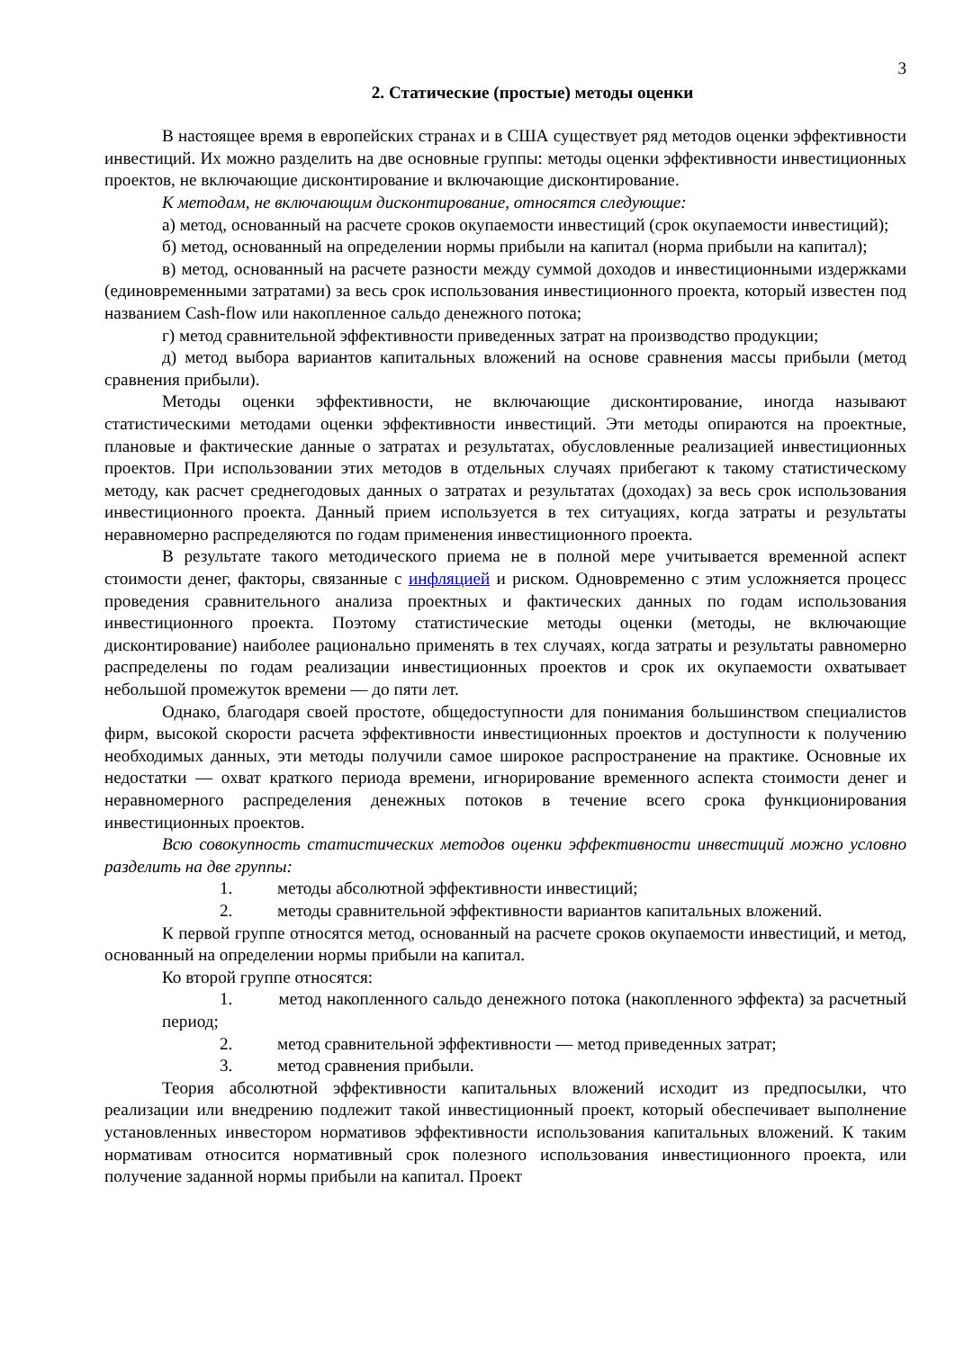3
2. Статические (простые) методы оценки
В настоящее время в европейских странах и в США существует ряд методов оценки эффективности инвестиций. Их можно разделить на две основные группы: методы оценки эффективности инвестиционных проектов, не включающие дисконтирование и включающие дисконтирование.
К методам, не включающим дисконтирование, относятся следующие:
а) метод, основанный на расчете сроков окупаемости инвестиций (срок окупаемости инвестиций);
б) метод, основанный на определении нормы прибыли на капитал (норма прибыли на капитал);
в) метод, основанный на расчете разности между суммой доходов и инвестиционными издержками (единовременными затратами) за весь срок использования инвестиционного проекта, который известен под названием Cash-flow или накопленное сальдо денежного потока;
г) метод сравнительной эффективности приведенных затрат на производство продукции;
д) метод выбора вариантов капитальных вложений на основе сравнения массы прибыли (метод сравнения прибыли).
Методы оценки эффективности, не включающие дисконтирование, иногда называют статистическими методами оценки эффективности инвестиций. Эти методы опираются на проектные, плановые и фактические данные о затратах и результатах, обусловленные реализацией инвестиционных проектов. При использовании этих методов в отдельных случаях прибегают к такому статистическому методу, как расчет среднегодовых данных о затратах и результатах (доходах) за весь срок использования инвестиционного проекта. Данный прием используется в тех ситуациях, когда затраты и результаты неравномерно распределяются по годам применения инвестиционного проекта.
В результате такого методического приема не в полной мере учитывается временной аспект стоимости денег, факторы, связанные с инфляцией и риском. Одновременно с этим усложняется процесс проведения сравнительного анализа проектных и фактических данных по годам использования инвестиционного проекта. Поэтому статистические методы оценки (методы, не включающие дисконтирование) наиболее рационально применять в тех случаях, когда затраты и результаты равномерно распределены по годам реализации инвестиционных проектов и срок их окупаемости охватывает небольшой промежуток времени — до пяти лет.
Однако, благодаря своей простоте, общедоступности для понимания большинством специалистов фирм, высокой скорости расчета эффективности инвестиционных проектов и доступности к получению необходимых данных, эти методы получили самое широкое распространение на практике. Основные их недостатки — охват краткого периода времени, игнорирование временного аспекта стоимости денег и неравномерного распределения денежных потоков в течение всего срока функционирования инвестиционных проектов.
Всю совокупность статистических методов оценки эффективности инвестиций можно условно разделить на две группы:
1. методы абсолютной эффективности инвестиций;
2. методы сравнительной эффективности вариантов капитальных вложений.
К первой группе относятся метод, основанный на расчете сроков окупаемости инвестиций, и метод, основанный на определении нормы прибыли на капитал.
Ко второй группе относятся:
1. метод накопленного сальдо денежного потока (накопленного эффекта) за расчетный период;
2. метод сравнительной эффективности — метод приведенных затрат;
3. метод сравнения прибыли.
Теория абсолютной эффективности капитальных вложений исходит из предпосылки, что реализации или внедрению подлежит такой инвестиционный проект, который обеспечивает выполнение установленных инвестором нормативов эффективности использования капитальных вложений. К таким нормативам относится нормативный срок полезного использования инвестиционного проекта, или получение заданной нормы прибыли на капитал. Проект